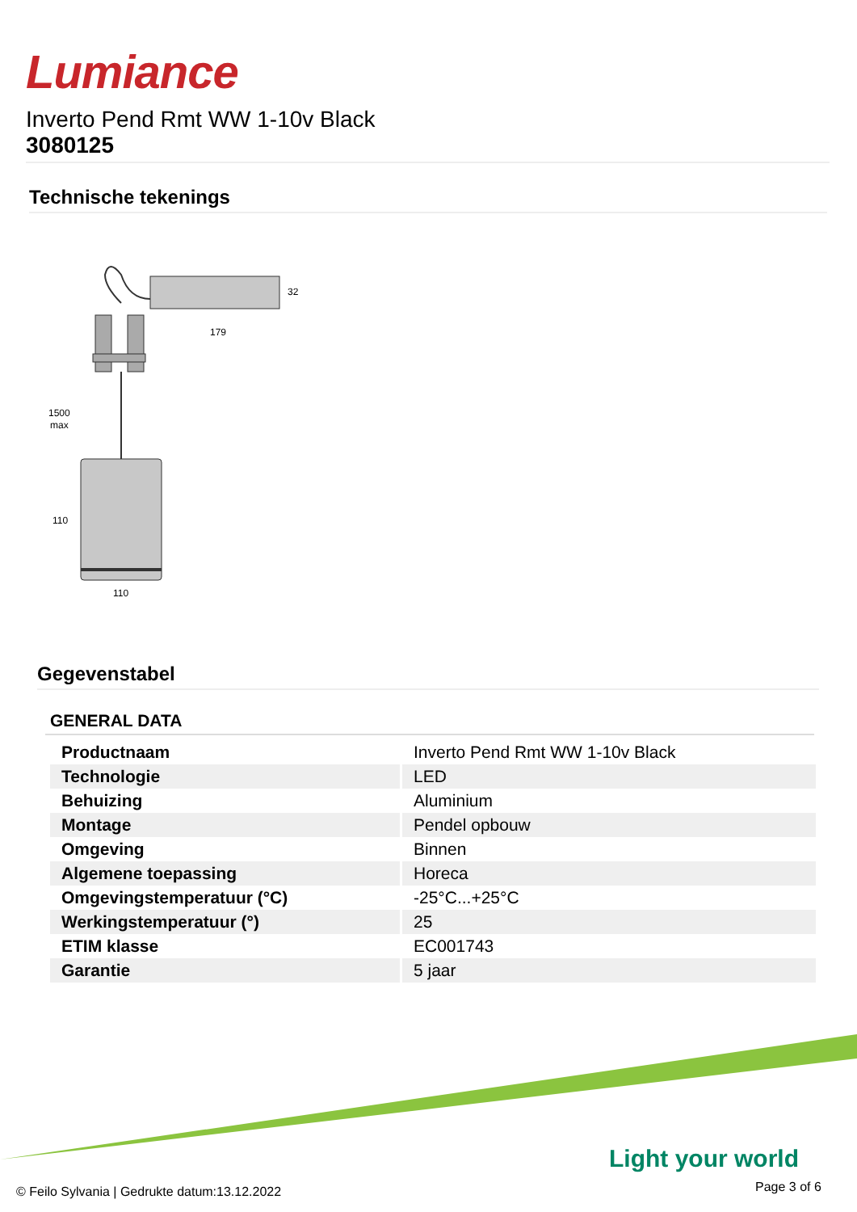Lumiance
Inverto Pend Rmt WW 1-10v Black
3080125
Technische tekenings
1500
max
110
110
179
32
Gegevenstabel
GENERAL DATA
| Productnaam | Inverto Pend Rmt WW 1-10v Black |
| Technologie | LED |
| Behuizing | Aluminium |
| Montage | Pendel opbouw |
| Omgeving | Binnen |
| Algemene toepassing | Horeca |
| Omgevingstemperatuur (°C) | -25°C...+25°C |
| Werkingstemperatuur (°) | 25 |
| ETIM klasse | EC001743 |
| Garantie | 5 jaar |
Light your world
© Feilo Sylvania | Gedrukte datum:13.12.2022
Page 3 of 6